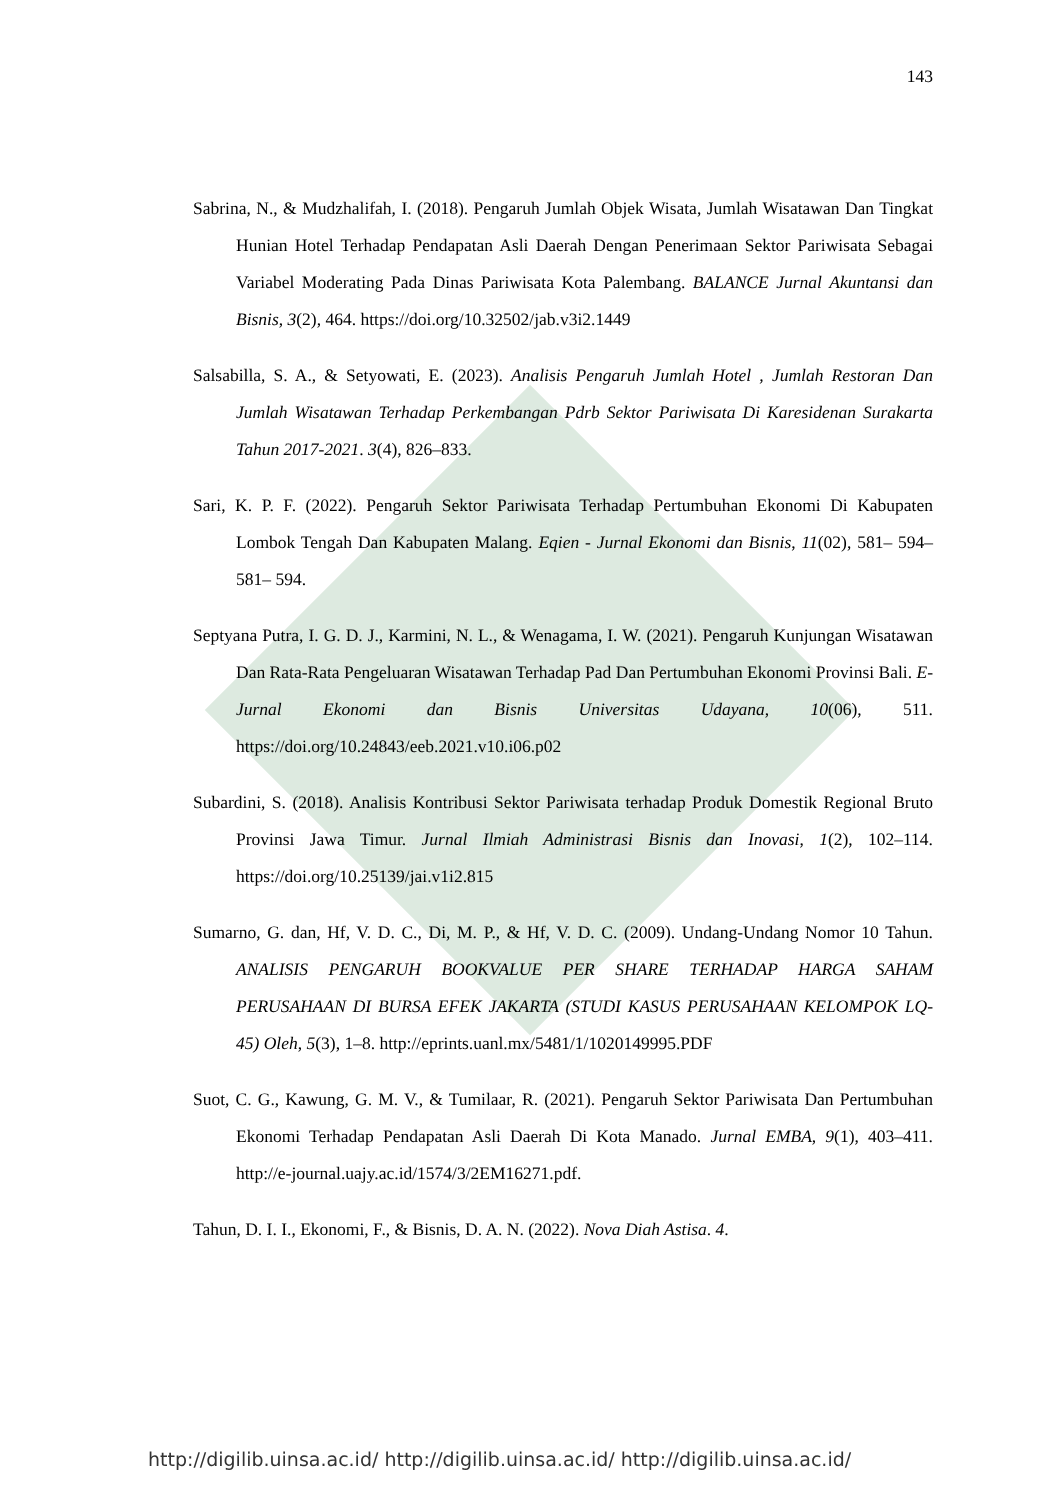143
Sabrina, N., & Mudzhalifah, I. (2018). Pengaruh Jumlah Objek Wisata, Jumlah Wisatawan Dan Tingkat Hunian Hotel Terhadap Pendapatan Asli Daerah Dengan Penerimaan Sektor Pariwisata Sebagai Variabel Moderating Pada Dinas Pariwisata Kota Palembang. BALANCE Jurnal Akuntansi dan Bisnis, 3(2), 464. https://doi.org/10.32502/jab.v3i2.1449
Salsabilla, S. A., & Setyowati, E. (2023). Analisis Pengaruh Jumlah Hotel , Jumlah Restoran Dan Jumlah Wisatawan Terhadap Perkembangan Pdrb Sektor Pariwisata Di Karesidenan Surakarta Tahun 2017-2021. 3(4), 826–833.
Sari, K. P. F. (2022). Pengaruh Sektor Pariwisata Terhadap Pertumbuhan Ekonomi Di Kabupaten Lombok Tengah Dan Kabupaten Malang. Eqien - Jurnal Ekonomi dan Bisnis, 11(02), 581– 594–581– 594.
Septyana Putra, I. G. D. J., Karmini, N. L., & Wenagama, I. W. (2021). Pengaruh Kunjungan Wisatawan Dan Rata-Rata Pengeluaran Wisatawan Terhadap Pad Dan Pertumbuhan Ekonomi Provinsi Bali. E-Jurnal Ekonomi dan Bisnis Universitas Udayana, 10(06), 511. https://doi.org/10.24843/eeb.2021.v10.i06.p02
Subardini, S. (2018). Analisis Kontribusi Sektor Pariwisata terhadap Produk Domestik Regional Bruto Provinsi Jawa Timur. Jurnal Ilmiah Administrasi Bisnis dan Inovasi, 1(2), 102–114. https://doi.org/10.25139/jai.v1i2.815
Sumarno, G. dan, Hf, V. D. C., Di, M. P., & Hf, V. D. C. (2009). Undang-Undang Nomor 10 Tahun. ANALISIS PENGARUH BOOKVALUE PER SHARE TERHADAP HARGA SAHAM PERUSAHAAN DI BURSA EFEK JAKARTA (STUDI KASUS PERUSAHAAN KELOMPOK LQ-45) Oleh, 5(3), 1–8. http://eprints.uanl.mx/5481/1/1020149995.PDF
Suot, C. G., Kawung, G. M. V., & Tumilaar, R. (2021). Pengaruh Sektor Pariwisata Dan Pertumbuhan Ekonomi Terhadap Pendapatan Asli Daerah Di Kota Manado. Jurnal EMBA, 9(1), 403–411. http://e-journal.uajy.ac.id/1574/3/2EM16271.pdf.
Tahun, D. I. I., Ekonomi, F., & Bisnis, D. A. N. (2022). Nova Diah Astisa. 4.
http://digilib.uinsa.ac.id/ http://digilib.uinsa.ac.id/ http://digilib.uinsa.ac.id/